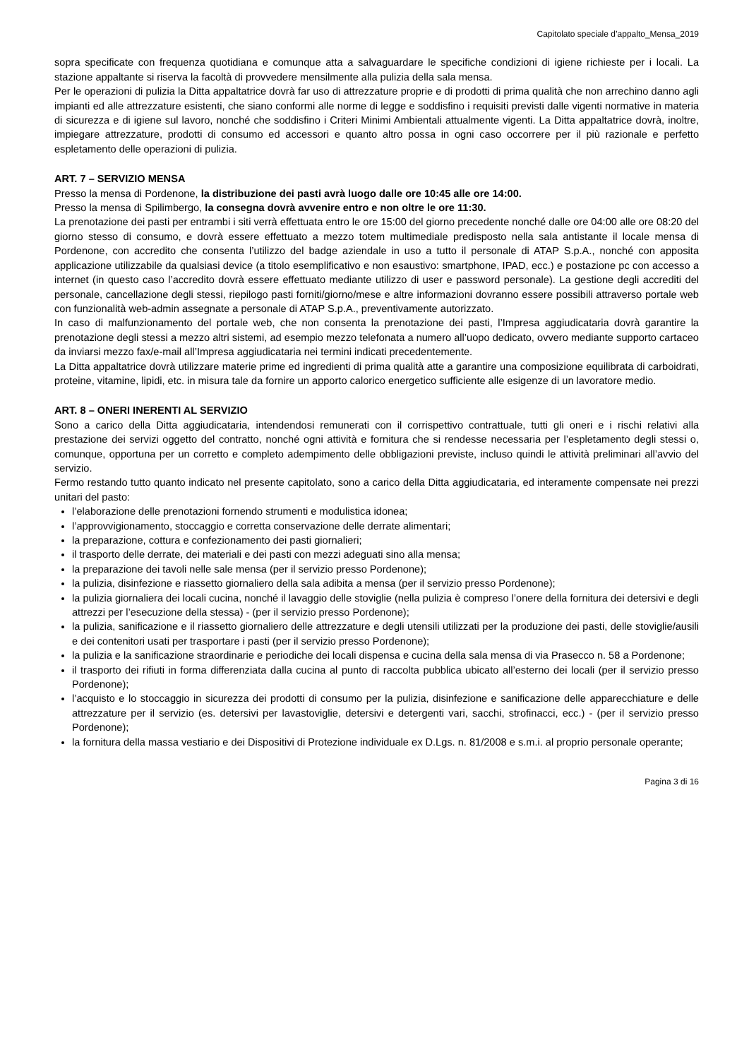Capitolato speciale d’appalto_Mensa_2019
sopra specificate con frequenza quotidiana e comunque atta a salvaguardare le specifiche condizioni di igiene richieste per i locali. La stazione appaltante si riserva la facoltà di provvedere mensilmente alla pulizia della sala mensa.
Per le operazioni di pulizia la Ditta appaltatrice dovrà far uso di attrezzature proprie e di prodotti di prima qualità che non arrechino danno agli impianti ed alle attrezzature esistenti, che siano conformi alle norme di legge e soddisfino i requisiti previsti dalle vigenti normative in materia di sicurezza e di igiene sul lavoro, nonché che soddisfino i Criteri Minimi Ambientali attualmente vigenti. La Ditta appaltatrice dovrà, inoltre, impiegare attrezzature, prodotti di consumo ed accessori e quanto altro possa in ogni caso occorrere per il più razionale e perfetto espletamento delle operazioni di pulizia.
ART. 7 – SERVIZIO MENSA
Presso la mensa di Pordenone, la distribuzione dei pasti avrà luogo dalle ore 10:45 alle ore 14:00.
Presso la mensa di Spilimbergo, la consegna dovrà avvenire entro e non oltre le ore 11:30.
La prenotazione dei pasti per entrambi i siti verrà effettuata entro le ore 15:00 del giorno precedente nonché dalle ore 04:00 alle ore 08:20 del giorno stesso di consumo, e dovrà essere effettuato a mezzo totem multimediale predisposto nella sala antistante il locale mensa di Pordenone, con accredito che consenta l’utilizzo del badge aziendale in uso a tutto il personale di ATAP S.p.A., nonché con apposita applicazione utilizzabile da qualsiasi device (a titolo esemplificativo e non esaustivo: smartphone, IPAD, ecc.) e postazione pc con accesso a internet (in questo caso l’accredito dovrà essere effettuato mediante utilizzo di user e password personale). La gestione degli accrediti del personale, cancellazione degli stessi, riepilogo pasti forniti/giorno/mese e altre informazioni dovranno essere possibili attraverso portale web con funzionalità web-admin assegnate a personale di ATAP S.p.A., preventivamente autorizzato.
In caso di malfunzionamento del portale web, che non consenta la prenotazione dei pasti, l’Impresa aggiudicataria dovrà garantire la prenotazione degli stessi a mezzo altri sistemi, ad esempio mezzo telefonata a numero all’uopo dedicato, ovvero mediante supporto cartaceo da inviarsi mezzo fax/e-mail all’Impresa aggiudicataria nei termini indicati precedentemente.
La Ditta appaltatrice dovrà utilizzare materie prime ed ingredienti di prima qualità atte a garantire una composizione equilibrata di carboidrati, proteine, vitamine, lipidi, etc. in misura tale da fornire un apporto calorico energetico sufficiente alle esigenze di un lavoratore medio.
ART. 8 – ONERI INERENTI AL SERVIZIO
Sono a carico della Ditta aggiudicataria, intendendosi remunerati con il corrispettivo contrattuale, tutti gli oneri e i rischi relativi alla prestazione dei servizi oggetto del contratto, nonché ogni attività e fornitura che si rendesse necessaria per l’espletamento degli stessi o, comunque, opportuna per un corretto e completo adempimento delle obbligazioni previste, incluso quindi le attività preliminari all’avvio del servizio.
Fermo restando tutto quanto indicato nel presente capitolato, sono a carico della Ditta aggiudicataria, ed interamente compensate nei prezzi unitari del pasto:
l’elaborazione delle prenotazioni fornendo strumenti e modulistica idonea;
l’approvvigionamento, stoccaggio e corretta conservazione delle derrate alimentari;
la preparazione, cottura e confezionamento dei pasti giornalieri;
il trasporto delle derrate, dei materiali e dei pasti con mezzi adeguati sino alla mensa;
la preparazione dei tavoli nelle sale mensa (per il servizio presso Pordenone);
la pulizia, disinfezione e riassetto giornaliero della sala adibita a mensa (per il servizio presso Pordenone);
la pulizia giornaliera dei locali cucina, nonché il lavaggio delle stoviglie (nella pulizia è compreso l’onere della fornitura dei detersivi e degli attrezzi per l’esecuzione della stessa) - (per il servizio presso Pordenone);
la pulizia, sanificazione e il riassetto giornaliero delle attrezzature e degli utensili utilizzati per la produzione dei pasti, delle stoviglie/ausili e dei contenitori usati per trasportare i pasti (per il servizio presso Pordenone);
la pulizia e la sanificazione straordinarie e periodiche dei locali dispensa e cucina della sala mensa di via Prasecco n. 58 a Pordenone;
il trasporto dei rifiuti in forma differenziata dalla cucina al punto di raccolta pubblica ubicato all’esterno dei locali (per il servizio presso Pordenone);
l’acquisto e lo stoccaggio in sicurezza dei prodotti di consumo per la pulizia, disinfezione e sanificazione delle apparecchiature e delle attrezzature per il servizio (es. detersivi per lavastoviglie, detersivi e detergenti vari, sacchi, strofinacci, ecc.) - (per il servizio presso Pordenone);
la fornitura della massa vestiario e dei Dispositivi di Protezione individuale ex D.Lgs. n. 81/2008 e s.m.i. al proprio personale operante;
Pagina 3 di 16